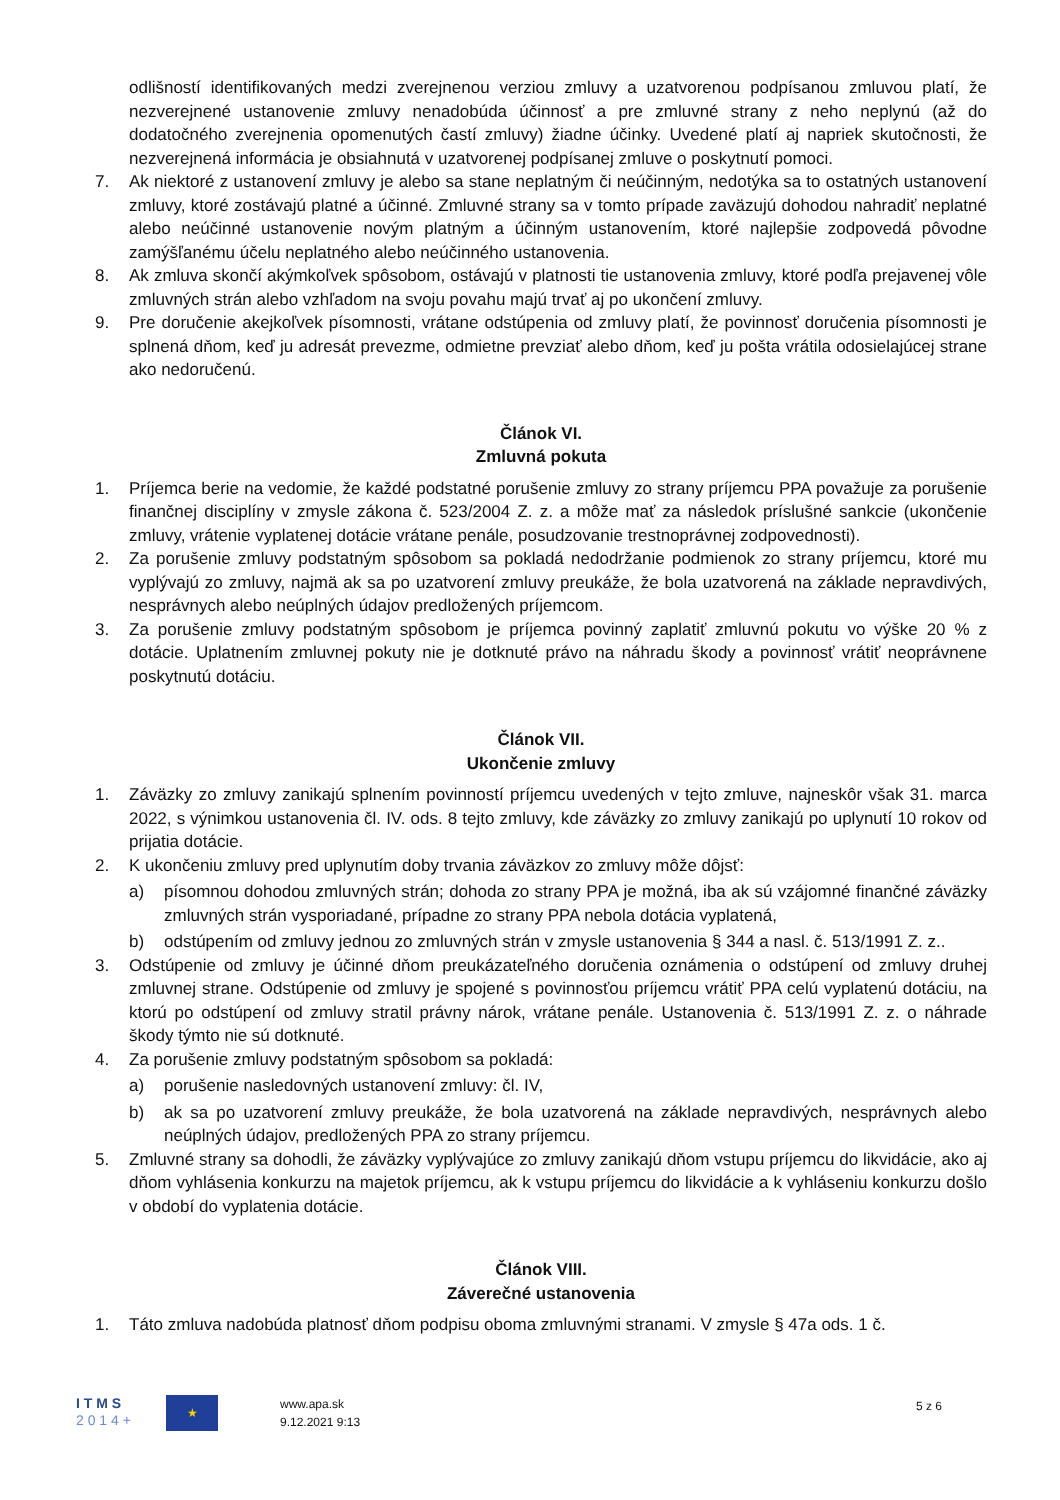odlišností identifikovaných medzi zverejnenou verziou zmluvy a uzatvorenou podpísanou zmluvou platí, že nezverejnené ustanovenie zmluvy nenadobúda účinnosť a pre zmluvné strany z neho neplynú (až do dodatočného zverejnenia opomenutých častí zmluvy) žiadne účinky. Uvedené platí aj napriek skutočnosti, že nezverejnená informácia je obsiahnutá v uzatvorenej podpísanej zmluve o poskytnutí pomoci.
7. Ak niektoré z ustanovení zmluvy je alebo sa stane neplatným či neúčinným, nedotýka sa to ostatných ustanovení zmluvy, ktoré zostávajú platné a účinné. Zmluvné strany sa v tomto prípade zaväzujú dohodou nahradiť neplatné alebo neúčinné ustanovenie novým platným a účinným ustanovením, ktoré najlepšie zodpovedá pôvodne zamýšľanému účelu neplatného alebo neúčinného ustanovenia.
8. Ak zmluva skončí akýmkoľvek spôsobom, ostávajú v platnosti tie ustanovenia zmluvy, ktoré podľa prejavenej vôle zmluvných strán alebo vzhľadom na svoju povahu majú trvať aj po ukončení zmluvy.
9. Pre doručenie akejkoľvek písomnosti, vrátane odstúpenia od zmluvy platí, že povinnosť doručenia písomnosti je splnená dňom, keď ju adresát prevezme, odmietne prevziať alebo dňom, keď ju pošta vrátila odosielajúcej strane ako nedoručenú.
Článok VI.
Zmluvná pokuta
1. Príjemca berie na vedomie, že každé podstatné porušenie zmluvy zo strany príjemcu PPA považuje za porušenie finančnej disciplíny v zmysle zákona č. 523/2004 Z. z. a môže mať za následok príslušné sankcie (ukončenie zmluvy, vrátenie vyplatenej dotácie vrátane penále, posudzovanie trestnoprávnej zodpovednosti).
2. Za porušenie zmluvy podstatným spôsobom sa pokladá nedodržanie podmienok zo strany príjemcu, ktoré mu vyplývajú zo zmluvy, najmä ak sa po uzatvorení zmluvy preukáže, že bola uzatvorená na základe nepravdivých, nesprávnych alebo neúplných údajov predložených príjemcom.
3. Za porušenie zmluvy podstatným spôsobom je príjemca povinný zaplatiť zmluvnú pokutu vo výške 20 % z dotácie. Uplatnením zmluvnej pokuty nie je dotknuté právo na náhradu škody a povinnosť vrátiť neoprávnene poskytnutú dotáciu.
Článok VII.
Ukončenie zmluvy
1. Záväzky zo zmluvy zanikajú splnením povinností príjemcu uvedených v tejto zmluve, najneskôr však 31. marca 2022, s výnimkou ustanovenia čl. IV. ods. 8 tejto zmluvy, kde záväzky zo zmluvy zanikajú po uplynutí 10 rokov od prijatia dotácie.
2. K ukončeniu zmluvy pred uplynutím doby trvania záväzkov zo zmluvy môže dôjsť:
a) písomnou dohodou zmluvných strán; dohoda zo strany PPA je možná, iba ak sú vzájomné finančné záväzky zmluvných strán vysporiadané, prípadne zo strany PPA nebola dotácia vyplatená,
b) odstúpením od zmluvy jednou zo zmluvných strán v zmysle ustanovenia § 344 a nasl. č. 513/1991 Z. z..
3. Odstúpenie od zmluvy je účinné dňom preukázateľného doručenia oznámenia o odstúpení od zmluvy druhej zmluvnej strane. Odstúpenie od zmluvy je spojené s povinnosťou príjemcu vrátiť PPA celú vyplatenú dotáciu, na ktorú po odstúpení od zmluvy stratil právny nárok, vrátane penále. Ustanovenia č. 513/1991 Z. z. o náhrade škody týmto nie sú dotknuté.
4. Za porušenie zmluvy podstatným spôsobom sa pokladá:
a) porušenie nasledovných ustanovení zmluvy: čl. IV,
b) ak sa po uzatvorení zmluvy preukáže, že bola uzatvorená na základe nepravdivých, nesprávnych alebo neúplných údajov, predložených PPA zo strany príjemcu.
5. Zmluvné strany sa dohodli, že záväzky vyplývajúce zo zmluvy zanikajú dňom vstupu príjemcu do likvidácie, ako aj dňom vyhlásenia konkurzu na majetok príjemcu, ak k vstupu príjemcu do likvidácie a k vyhláseniu konkurzu došlo v období do vyplatenia dotácie.
Článok VIII.
Záverečné ustanovenia
1. Táto zmluva nadobúda platnosť dňom podpisu oboma zmluvnými stranami. V zmysle § 47a ods. 1 č.
I T M S
2 0 1 4 +
★
www.apa.sk
9.12.2021 9:13
5 z 6